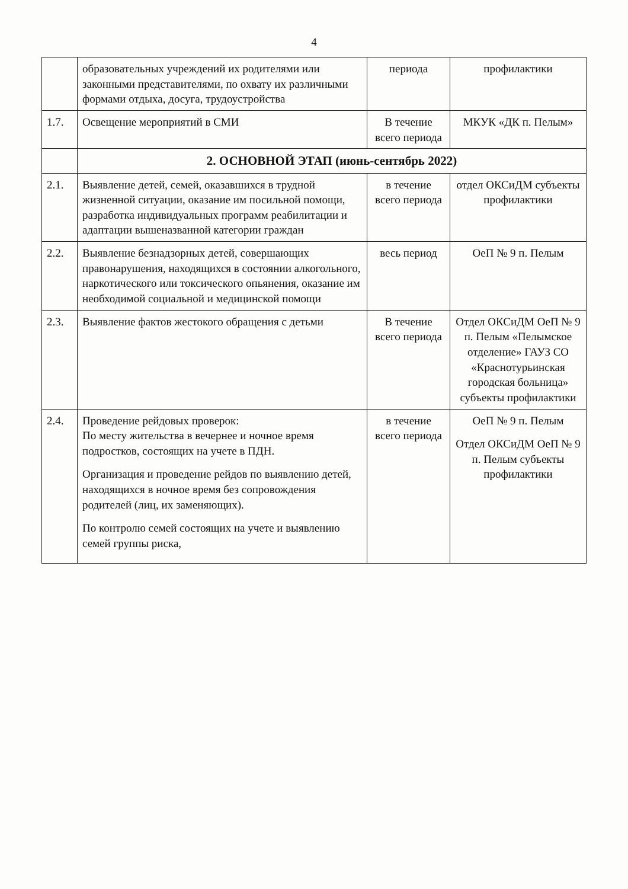4
| | образовательных учреждений их родителями или законными представителями, по охвату их различными формами отдыха, досуга, трудоустройства | периода | профилактики |
| 1.7. | Освещение мероприятий в СМИ | В течение всего периода | МКУК «ДК п. Пелым» |
| | 2. ОСНОВНОЙ ЭТАП (июнь-сентябрь 2022) | | |
| 2.1. | Выявление детей, семей, оказавшихся в трудной жизненной ситуации, оказание им посильной помощи, разработка индивидуальных программ реабилитации и адаптации вышеназванной категории граждан | в течение всего периода | отдел ОКСиДМ субъекты профилактики |
| 2.2. | Выявление безнадзорных детей, совершающих правонарушения, находящихся в состоянии алкогольного, наркотического или токсического опьянения, оказание им необходимой социальной и медицинской помощи | весь период | ОеП № 9 п. Пелым |
| 2.3. | Выявление фактов жестокого обращения с детьми | В течение всего периода | Отдел ОКСиДМ ОеП № 9 п. Пелым «Пелымское отделение» ГАУЗ СО «Краснотурьинская городская больница» субъекты профилактики |
| 2.4. | Проведение рейдовых проверок: По месту жительства в вечернее и ночное время подростков, состоящих на учете в ПДН. Организация и проведение рейдов по выявлению детей, находящихся в ночное время без сопровождения родителей (лиц, их заменяющих). По контролю семей состоящих на учете и выявлению семей группы риска, | в течение всего периода | ОеП № 9 п. Пелым Отдел ОКСиДМ ОеП № 9 п. Пелым субъекты профилактики |